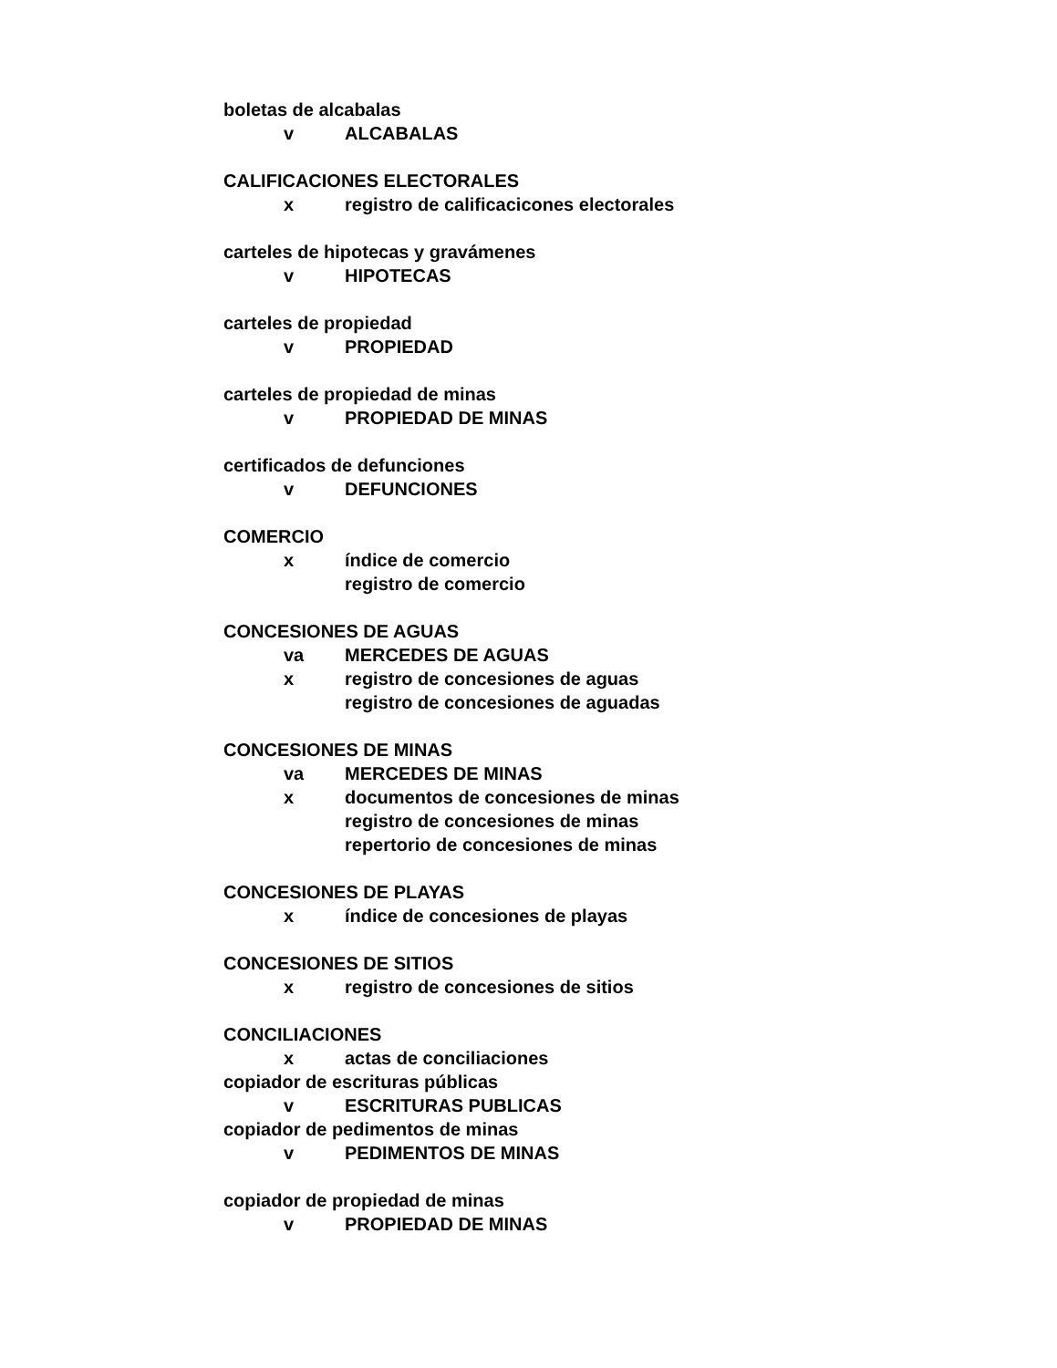boletas de alcabalas
v ALCABALAS
CALIFICACIONES ELECTORALES
x registro de calificacicones electorales
carteles de hipotecas y gravámenes
v HIPOTECAS
carteles de propiedad
v PROPIEDAD
carteles de propiedad de minas
v PROPIEDAD DE MINAS
certificados de defunciones
v DEFUNCIONES
COMERCIO
x índice de comercio
registro de comercio
CONCESIONES DE AGUAS
va MERCEDES DE AGUAS
x registro de concesiones de aguas
registro de concesiones de aguadas
CONCESIONES DE MINAS
va MERCEDES DE MINAS
x documentos de concesiones de minas
registro de concesiones de minas
repertorio de concesiones de minas
CONCESIONES DE PLAYAS
x índice de concesiones de playas
CONCESIONES DE SITIOS
x registro de concesiones de sitios
CONCILIACIONES
x actas de conciliaciones
copiador de escrituras públicas
v ESCRITURAS PUBLICAS
copiador de pedimentos de minas
v PEDIMENTOS DE MINAS
copiador de propiedad de minas
v PROPIEDAD DE MINAS